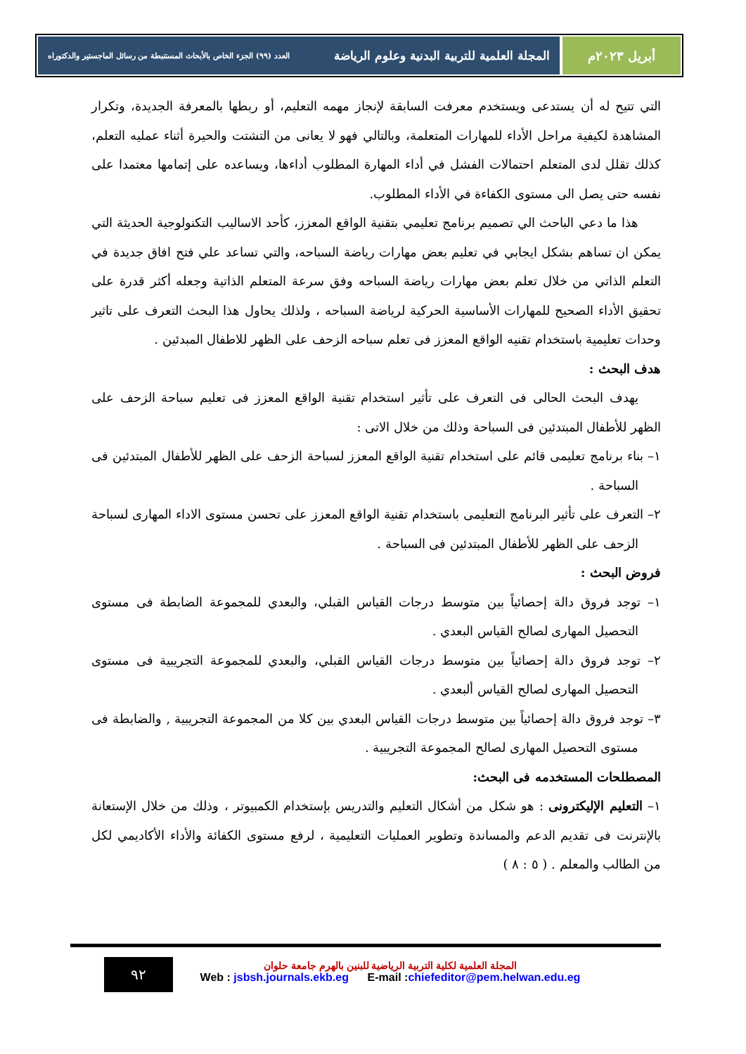أبريل ٢٠٢٣م المجلة العلمية للتربية البدنية وعلوم الرياضة العدد (٩٩) الجزء الخاص بالأبحاث المستنبطة من رسائل الماجستير والدكتوراه
التي تتيح له أن يستدعى ويستخدم معرفت السابقة لإنجاز مهمه التعليم، أو ربطها بالمعرفة الجديدة، وتكرار المشاهدة لكيفية مراحل الأداء للمهارات المتعلمة، وبالتالي فهو لا يعانى من التشتت والحيرة أثناء عمليه التعلم، كذلك تقلل لدى المتعلم احتمالات الفشل في أداء المهارة المطلوب أداءها، ويساعده على إتمامها معتمدا على نفسه حتى يصل الى مستوى الكفاءة في الأداء المطلوب.
هذا ما دعي الباحث الي تصميم برنامج تعليمي بتقنية الواقع المعزز، كأحد الاساليب التكنولوجية الحديثة التي يمكن ان تساهم بشكل ايجابي في تعليم بعض مهارات رياضة السباحه، والتي تساعد علي فتح افاق جديدة في التعلم الذاتي من خلال تعلم بعض مهارات رياضة السباحه وفق سرعة المتعلم الذاتية وجعله أكثر قدرة على تحقيق الأداء الصحيح للمهارات الأساسية الحركية لرياضة السباحه ، ولذلك يحاول هذا البحث التعرف على تاثير وحدات تعليمية باستخدام تقنيه الواقع المعزز فى تعلم سباحه الزحف على الظهر للاطفال المبدئين .
هدف البحث :
يهدف البحث الحالى فى التعرف على تأثير استخدام تقنية الواقع المعزز فى تعليم سباحة الزحف على الظهر للأطفال المبتدئين فى السباحة وذلك من خلال الاتى :
١– بناء برنامج تعليمى قائم على استخدام تقنية الواقع المعزز لسباحة الزحف على الظهر للأطفال المبتدئين فى السباحة .
٢– التعرف على تأثير البرنامج التعليمى باستخدام تقنية الواقع المعزز على تحسن مستوى الاداء المهارى لسباحة الزحف على الظهر للأطفال المبتدئين فى السباحة .
فروض البحث :
١– توجد فروق دالة إحصائياً بين متوسط درجات القياس القبلي، والبعدي للمجموعة الضابطة فى مستوى التحصيل المهارى لصالح القياس البعدي .
٢– توجد فروق دالة إحصائياً بين متوسط درجات القياس القبلي، والبعدي للمجموعة التجريبية فى مستوى التحصيل المهارى لصالح القياس ألبعدي .
٣– توجد فروق دالة إحصائياً بين متوسط درجات القياس البعدي بين كلا من المجموعة التجريبية , والضابطة فى مستوى التحصيل المهارى لصالح المجموعة التجريبية .
المصطلحات المستخدمه فى البحث:
١– التعليم الإليكترونى : هو شكل من أشكال التعليم والتدريس بإستخدام الكمبيوتر ، وذلك من خلال الإستعانة بالإنترنت فى تقديم الدعم والمساندة وتطوير العمليات التعليمية ، لرفع مستوى الكفائة والأداء الأكاديمي لكل من الطالب والمعلم . ( ٥ : ٨ )
٩٢
المجلة العلمية لكلية التربية الرياضية للبنين بالهرم جامعة حلوان
Web : jsbsh.journals.ekb.eg E-mail :chiefeditor@pem.helwan.edu.eg